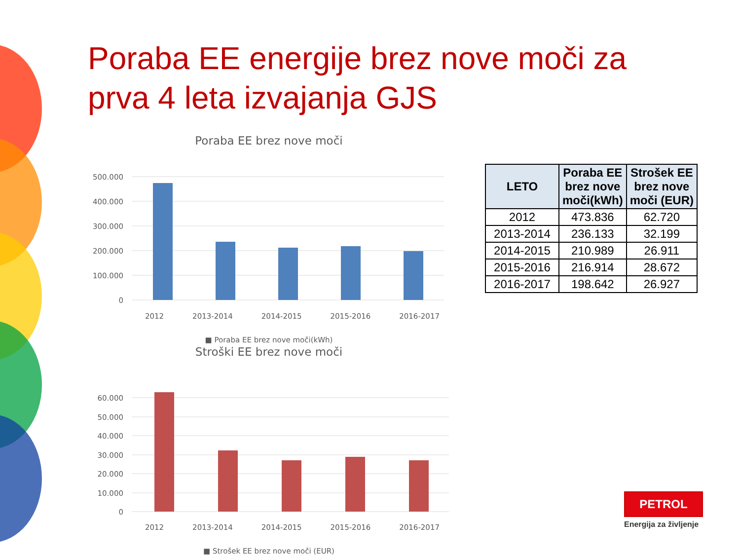Poraba EE energije brez nove moči za prva 4 leta izvajanja GJS
Poraba EE brez nove moči
500.000
400.000
300.000
200.000
100.000
0
2012 2013-2014 2014-2015 2015-2016 2016-2017
■ Poraba EE brez nove moči(kWh)
Stroški EE brez nove moči
60.000
50.000
40.000
30.000
20.000
10.000
0
2012 2013-2014 2014-2015 2015-2016 2016-2017
■ Strošek EE brez nove moči (EUR)
| LETO | Poraba EE brez nove moči(kWh) | Strošek EE brez nove moči (EUR) |
| --- | --- | --- |
| 2012 | 473.836 | 62.720 |
| 2013-2014 | 236.133 | 32.199 |
| 2014-2015 | 210.989 | 26.911 |
| 2015-2016 | 216.914 | 28.672 |
| 2016-2017 | 198.642 | 26.927 |
PETROL
Energija za življenje